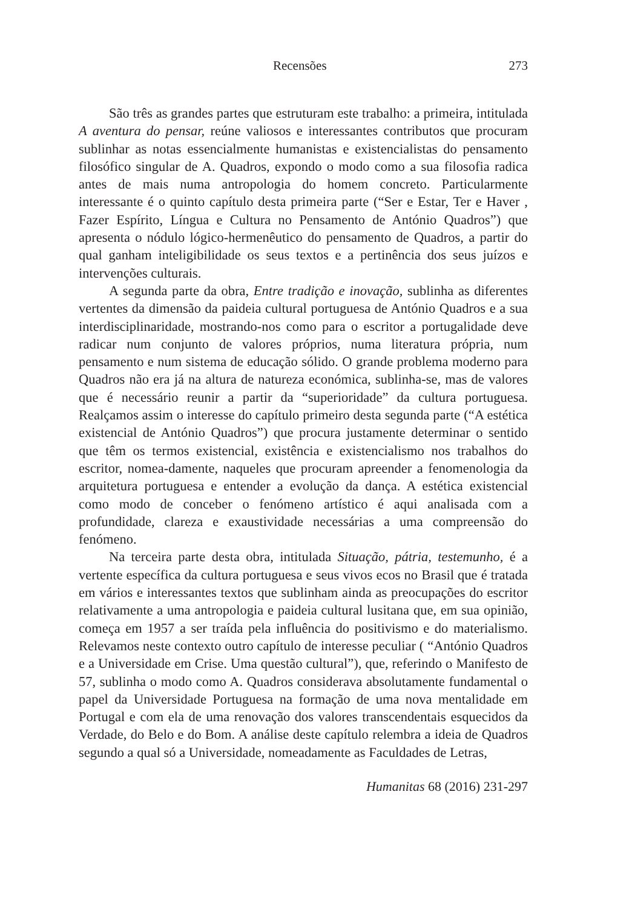Recensões 273
São três as grandes partes que estruturam este trabalho: a primeira, intitulada A aventura do pensar, reúne valiosos e interessantes contributos que procuram sublinhar as notas essencialmente humanistas e existencialistas do pensamento filosófico singular de A. Quadros, expondo o modo como a sua filosofia radica antes de mais numa antropologia do homem concreto. Particularmente interessante é o quinto capítulo desta primeira parte (“Ser e Estar, Ter e Haver , Fazer Espírito, Língua e Cultura no Pensamento de António Quadros”) que apresenta o nódulo lógico-hermenêutico do pensamento de Quadros, a partir do qual ganham inteligibilidade os seus textos e a pertinência dos seus juízos e intervenções culturais.
A segunda parte da obra, Entre tradição e inovação, sublinha as diferentes vertentes da dimensão da paideia cultural portuguesa de António Quadros e a sua interdisciplinaridade, mostrando-nos como para o escritor a portugalidade deve radicar num conjunto de valores próprios, numa literatura própria, num pensamento e num sistema de educação sólido. O grande problema moderno para Quadros não era já na altura de natureza económica, sublinha-se, mas de valores que é necessário reunir a partir da “superioridade” da cultura portuguesa. Realçamos assim o interesse do capítulo primeiro desta segunda parte (“A estética existencial de António Quadros”) que procura justamente determinar o sentido que têm os termos existencial, existência e existencialismo nos trabalhos do escritor, nomea-damente, naqueles que procuram apreender a fenomenologia da arquitetura portuguesa e entender a evolução da dança. A estética existencial como modo de conceber o fenómeno artístico é aqui analisada com a profundidade, clareza e exaustividade necessárias a uma compreensão do fenómeno.
Na terceira parte desta obra, intitulada Situação, pátria, testemunho, é a vertente específica da cultura portuguesa e seus vivos ecos no Brasil que é tratada em vários e interessantes textos que sublinham ainda as preocupações do escritor relativamente a uma antropologia e paideia cultural lusitana que, em sua opinião, começa em 1957 a ser traída pela influência do positivismo e do materialismo. Relevamos neste contexto outro capítulo de interesse peculiar ( “António Quadros e a Universidade em Crise. Uma questão cultural”), que, referindo o Manifesto de 57, sublinha o modo como A. Quadros considerava absolutamente fundamental o papel da Universidade Portuguesa na formação de uma nova mentalidade em Portugal e com ela de uma renovação dos valores transcendentais esquecidos da Verdade, do Belo e do Bom. A análise deste capítulo relembra a ideia de Quadros segundo a qual só a Universidade, nomeadamente as Faculdades de Letras,
Humanitas 68 (2016) 231-297